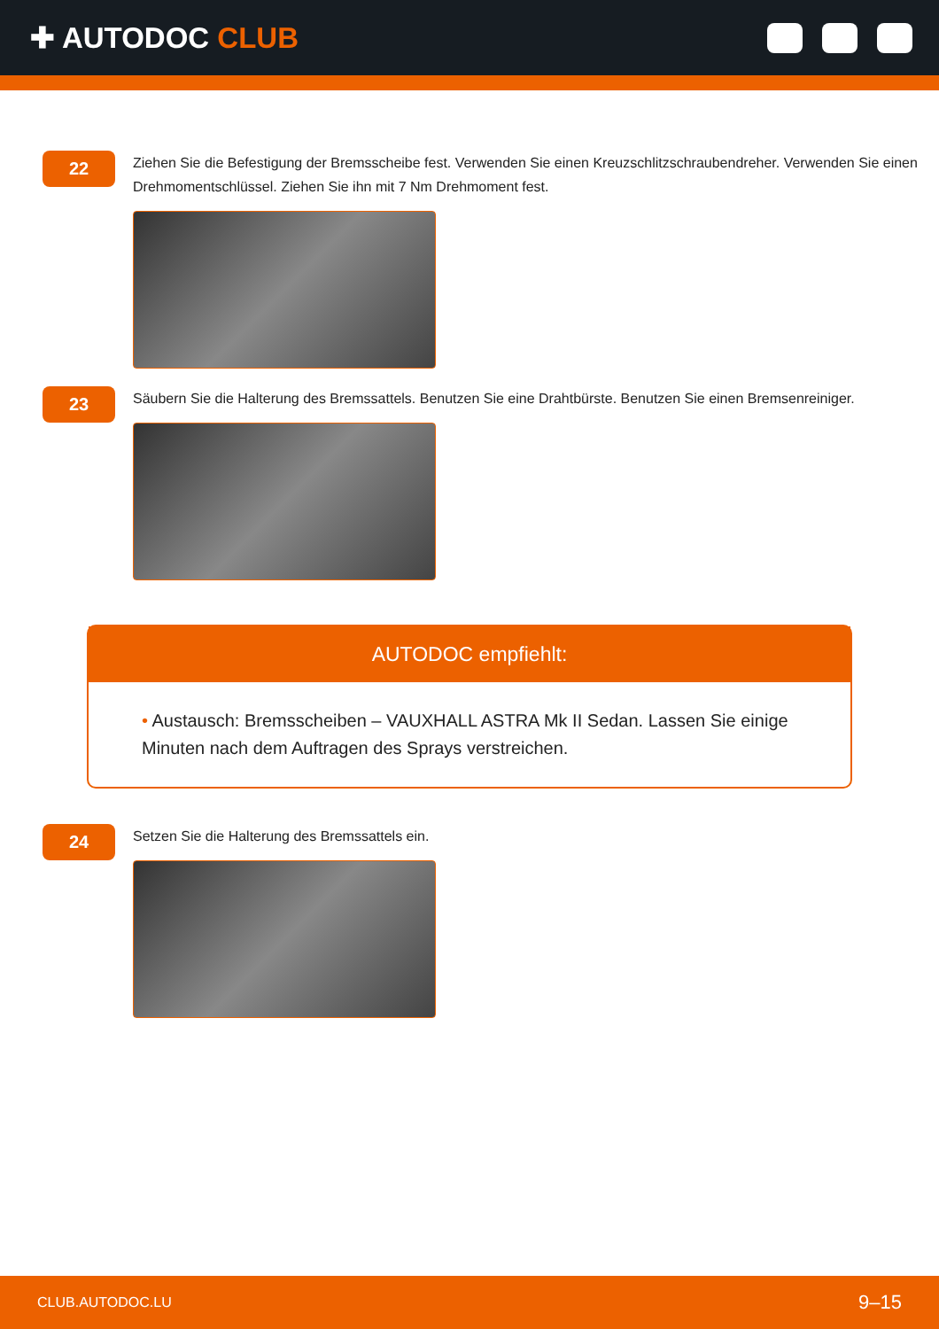✚ AUTODOC CLUB
22
Ziehen Sie die Befestigung der Bremsscheibe fest. Verwenden Sie einen Kreuzschlitzschraubendreher. Verwenden Sie einen Drehmomentschlüssel. Ziehen Sie ihn mit 7 Nm Drehmoment fest.
23
Säubern Sie die Halterung des Bremssattels. Benutzen Sie eine Drahtbürste. Benutzen Sie einen Bremsenreiniger.
AUTODOC empfiehlt:
• Austausch: Bremsscheiben – VAUXHALL ASTRA Mk II Sedan. Lassen Sie einige Minuten nach dem Auftragen des Sprays verstreichen.
24
Setzen Sie die Halterung des Bremssattels ein.
CLUB.AUTODOC.LU 9–15